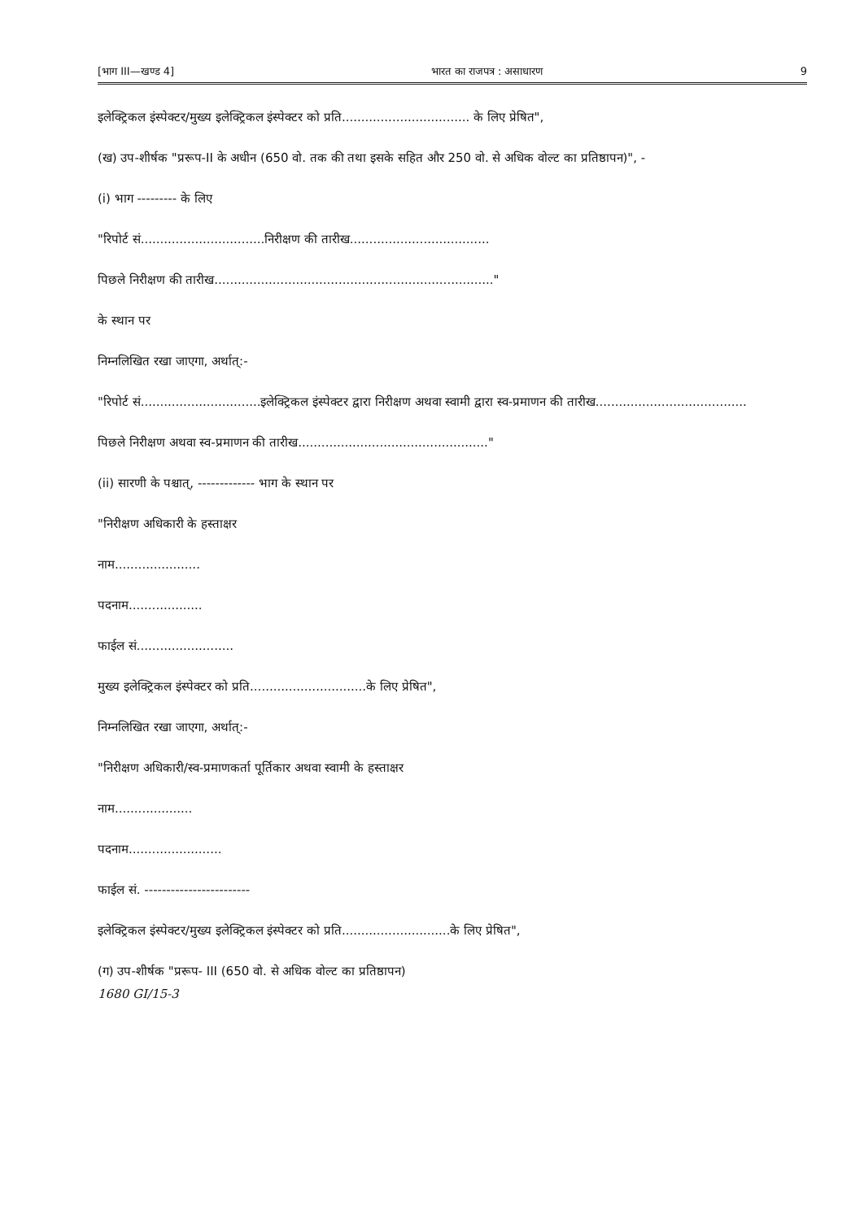[भाग III—खण्ड 4] भारत का राजपत्र : असाधारण 9
इलेक्ट्रिकल इंस्पेक्टर/मुख्य इलेक्ट्रिकल इंस्पेक्टर को प्रति................................. के लिए प्रेषित",
(ख) उप-शीर्षक "प्ररूप-II के अधीन (650 वो. तक की तथा इसके सहित और 250 वो. से अधिक वोल्ट का प्रतिष्ठापन)", -
(i) भाग --------- के लिए
"रिपोर्ट सं................................निरीक्षण की तारीख....................................
पिछले निरीक्षण की तारीख........................................................................"
के स्थान पर
निम्नलिखित रखा जाएगा, अर्थात्:-
"रिपोर्ट सं...............................इलेक्ट्रिकल इंस्पेक्टर द्वारा निरीक्षण अथवा स्वामी द्वारा स्व-प्रमाणन की तारीख.......................................
पिछले निरीक्षण अथवा स्व-प्रमाणन की तारीख................................................."
(ii) सारणी के पश्चात्, ------------- भाग के स्थान पर
"निरीक्षण अधिकारी के हस्ताक्षर
नाम......................
पदनाम...................
फाईल सं.........................
मुख्य इलेक्ट्रिकल इंस्पेक्टर को प्रति..............................के लिए प्रेषित",
निम्नलिखित रखा जाएगा, अर्थात्:-
"निरीक्षण अधिकारी/स्व-प्रमाणकर्ता पूर्तिकार अथवा स्वामी के हस्ताक्षर
नाम....................
पदनाम........................
फाईल सं. ------------------------
इलेक्ट्रिकल इंस्पेक्टर/मुख्य इलेक्ट्रिकल इंस्पेक्टर को प्रति............................के लिए प्रेषित",
(ग) उप-शीर्षक "प्ररूप- III (650 वो. से अधिक वोल्ट का प्रतिष्ठापन)
1680 GI/15-3